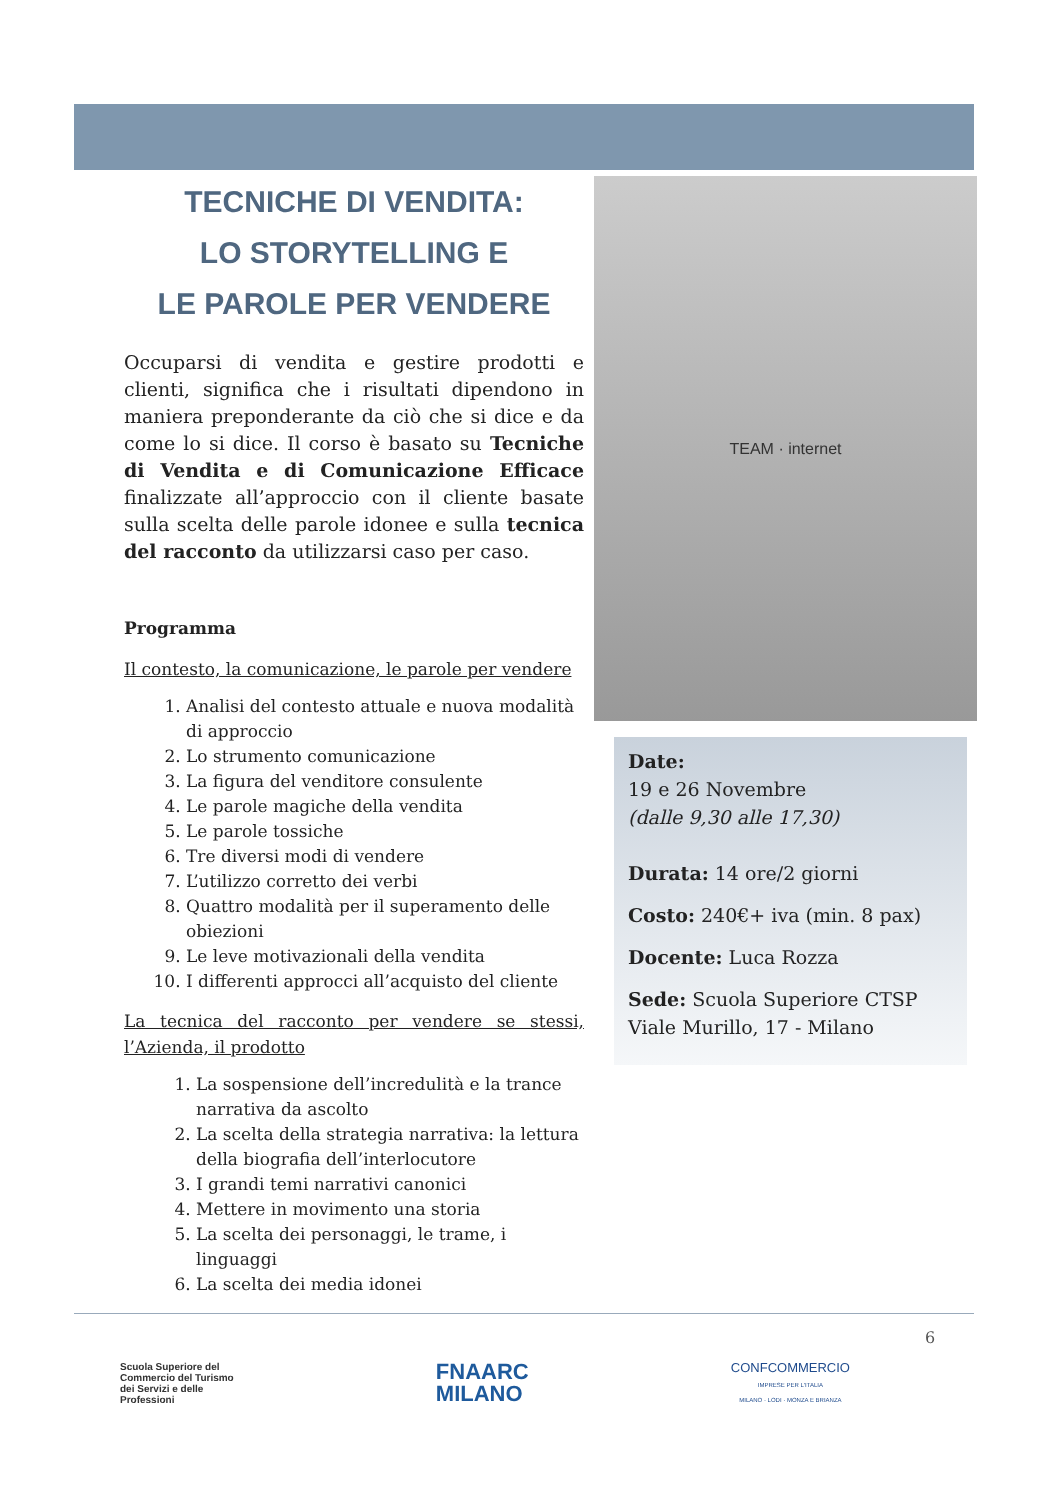TECNICHE DI VENDITA:
LO STORYTELLING E
LE PAROLE PER VENDERE
Occuparsi di vendita e gestire prodotti e clienti, significa che i risultati dipendono in maniera preponderante da ciò che si dice e da come lo si dice. Il corso è basato su Tecniche di Vendita e di Comunicazione Efficace finalizzate all’approccio con il cliente basate sulla scelta delle parole idonee e sulla tecnica del racconto da utilizzarsi caso per caso.
Programma
Il contesto, la comunicazione, le parole per vendere
1. Analisi del contesto attuale e nuova modalità di approccio
2. Lo strumento comunicazione
3. La figura del venditore consulente
4. Le parole magiche della vendita
5. Le parole tossiche
6. Tre diversi modi di vendere
7. L’utilizzo corretto dei verbi
8. Quattro modalità per il superamento delle obiezioni
9. Le leve motivazionali della vendita
10. I differenti approcci all’acquisto del cliente
La tecnica del racconto per vendere se stessi, l’Azienda, il prodotto
1. La sospensione dell’incredulità e la trance narrativa da ascolto
2. La scelta della strategia narrativa: la lettura della biografia dell’interlocutore
3. I grandi temi narrativi canonici
4. Mettere in movimento una storia
5. La scelta dei personaggi, le trame, i linguaggi
6. La scelta dei media idonei
TEAM · internet
Date:
19 e 26 Novembre
(dalle 9,30 alle 17,30)
Durata: 14 ore/2 giorni
Costo: 240€+ iva (min. 8 pax)
Docente: Luca Rozza
Sede: Scuola Superiore CTSP
Viale Murillo, 17 - Milano
6
Scuola Superiore del
Commercio del Turismo
dei Servizi e delle
Professioni
FNAARC
MILANO
CONFCOMMERCIO
IMPRESE PER L'ITALIA
MILANO · LODI · MONZA E BRIANZA